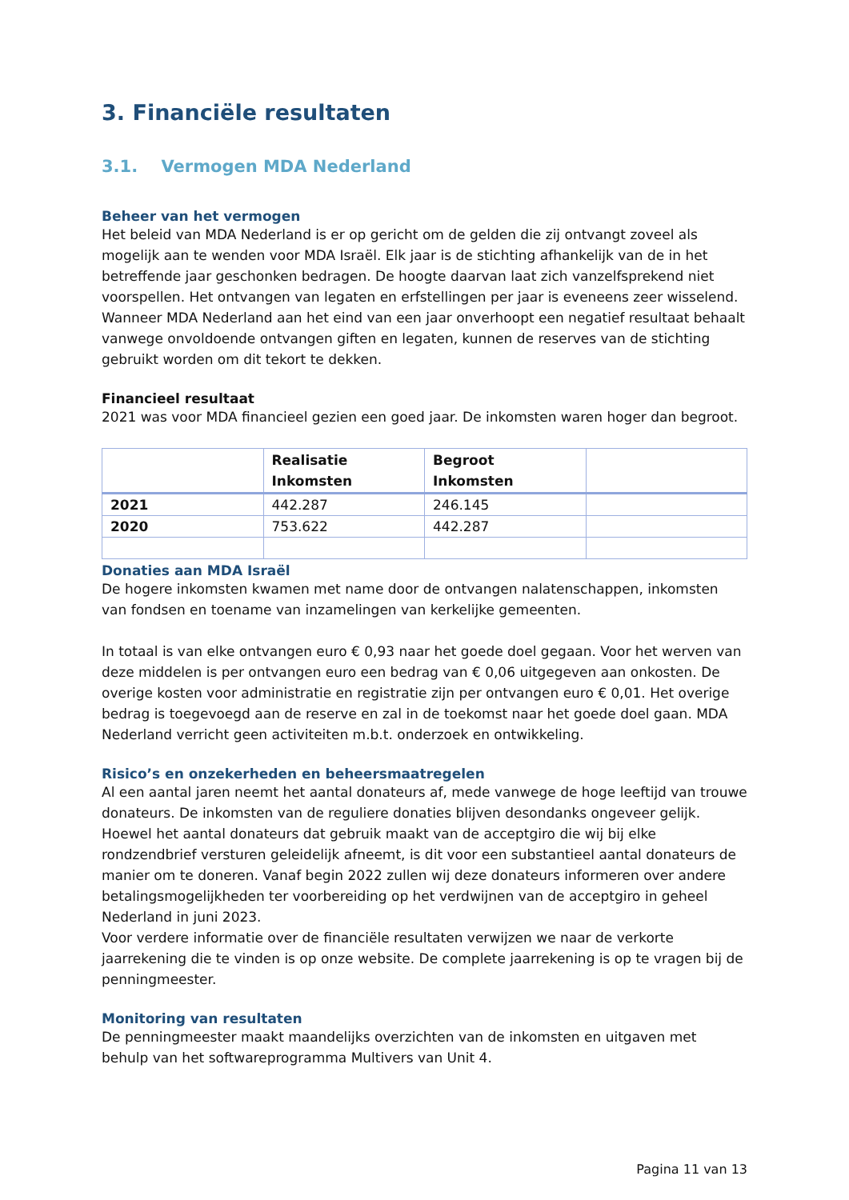3. Financiële resultaten
3.1. Vermogen MDA Nederland
Beheer van het vermogen
Het beleid van MDA Nederland is er op gericht om de gelden die zij ontvangt zoveel als mogelijk aan te wenden voor MDA Israël. Elk jaar is de stichting afhankelijk van de in het betreffende jaar geschonken bedragen. De hoogte daarvan laat zich vanzelfsprekend niet voorspellen. Het ontvangen van legaten en erfstellingen per jaar is eveneens zeer wisselend. Wanneer MDA Nederland aan het eind van een jaar onverhoopt een negatief resultaat behaalt vanwege onvoldoende ontvangen giften en legaten, kunnen de reserves van de stichting gebruikt worden om dit tekort te dekken.
Financieel resultaat
2021 was voor MDA financieel gezien een goed jaar. De inkomsten waren hoger dan begroot.
| | Realisatie Inkomsten | Begroot Inkomsten | |
| --- | --- | --- | --- |
| 2021 | 442.287 | 246.145 | |
| 2020 | 753.622 | 442.287 | |
Donaties aan MDA Israël
De hogere inkomsten kwamen met name door de ontvangen nalatenschappen, inkomsten van fondsen en toename van inzamelingen van kerkelijke gemeenten.
In totaal is van elke ontvangen euro € 0,93 naar het goede doel gegaan. Voor het werven van deze middelen is per ontvangen euro een bedrag van € 0,06 uitgegeven aan onkosten. De overige kosten voor administratie en registratie zijn per ontvangen euro € 0,01. Het overige bedrag is toegevoegd aan de reserve en zal in de toekomst naar het goede doel gaan. MDA Nederland verricht geen activiteiten m.b.t. onderzoek en ontwikkeling.
Risico’s en onzekerheden en beheersmaatregelen
Al een aantal jaren neemt het aantal donateurs af, mede vanwege de hoge leeftijd van trouwe donateurs. De inkomsten van de reguliere donaties blijven desondanks ongeveer gelijk. Hoewel het aantal donateurs dat gebruik maakt van de acceptgiro die wij bij elke rondzendbrief versturen geleidelijk afneemt, is dit voor een substantieel aantal donateurs de manier om te doneren. Vanaf begin 2022 zullen wij deze donateurs informeren over andere betalingsmogelijkheden ter voorbereiding op het verdwijnen van de acceptgiro in geheel Nederland in juni 2023.
Voor verdere informatie over de financiële resultaten verwijzen we naar de verkorte jaarrekening die te vinden is op onze website. De complete jaarrekening is op te vragen bij de penningmeester.
Monitoring van resultaten
De penningmeester maakt maandelijks overzichten van de inkomsten en uitgaven met behulp van het softwareprogramma Multivers van Unit 4.
Pagina 11 van 13